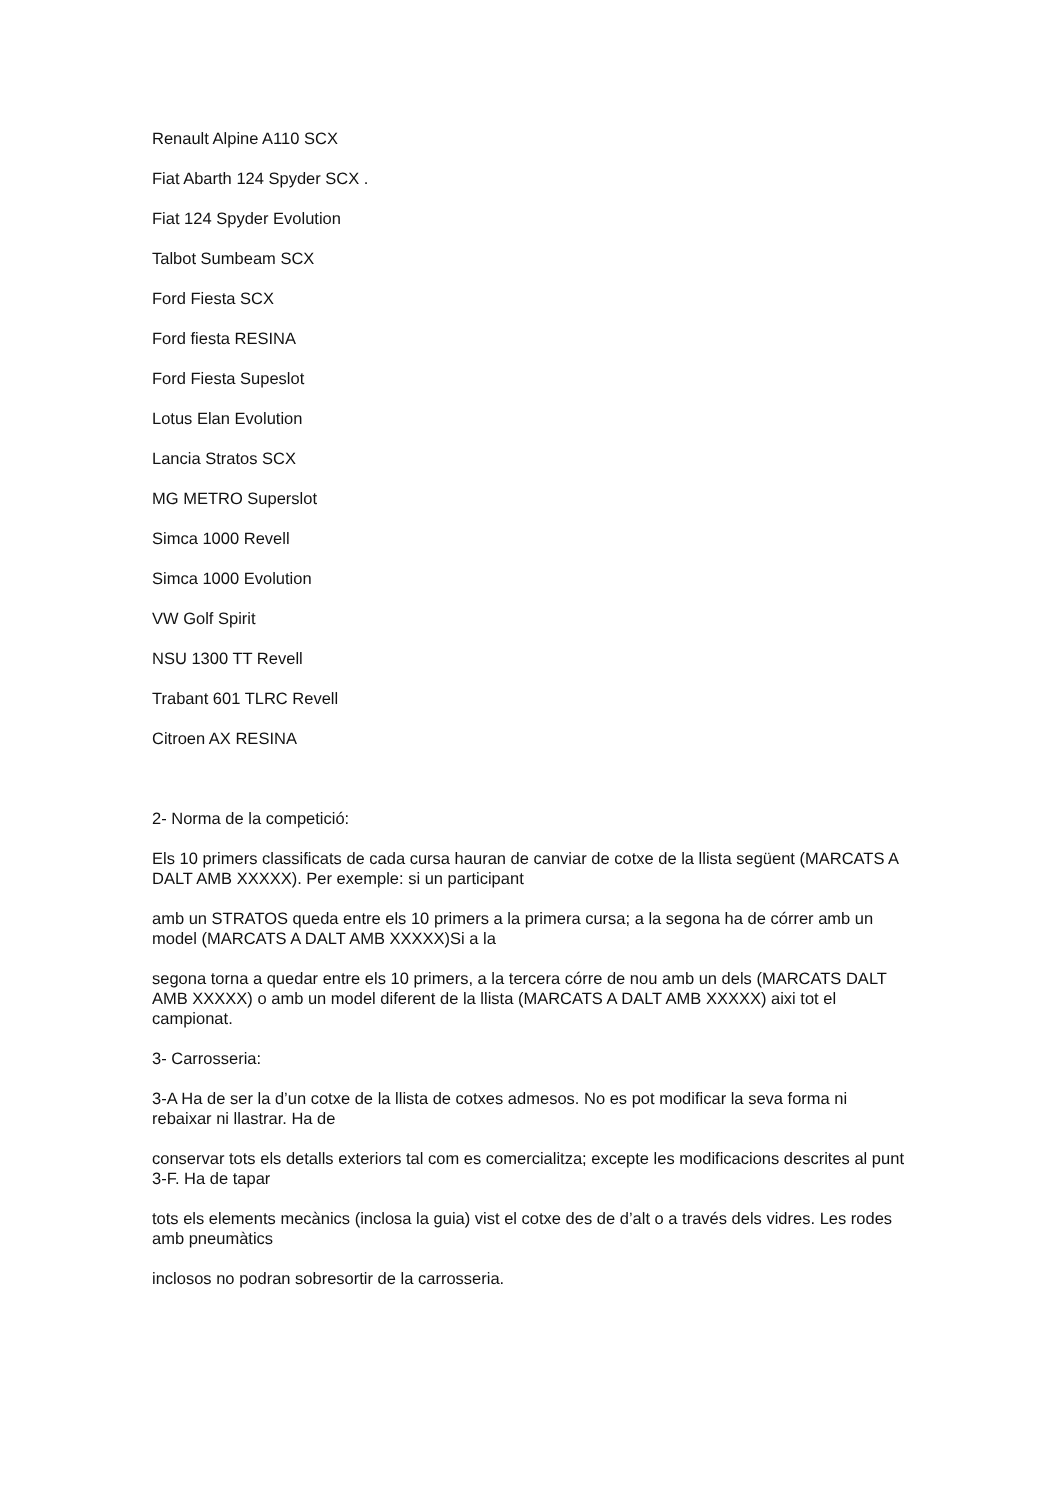Renault Alpine A110 SCX
Fiat Abarth 124 Spyder SCX .
Fiat 124 Spyder Evolution
Talbot Sumbeam SCX
Ford Fiesta SCX
Ford fiesta RESINA
Ford Fiesta Supeslot
Lotus Elan Evolution
Lancia Stratos SCX
MG METRO Superslot
Simca 1000 Revell
Simca 1000 Evolution
VW Golf Spirit
NSU 1300 TT Revell
Trabant 601 TLRC Revell
Citroen AX RESINA
2- Norma de la competició:
Els 10 primers classificats de cada cursa hauran de canviar de cotxe de la llista següent (MARCATS A DALT AMB XXXXX). Per exemple: si un participant
amb un STRATOS queda entre els 10 primers a la primera cursa; a la segona ha de córrer amb un model (MARCATS A DALT AMB XXXXX)Si a la
segona torna a quedar entre els 10 primers, a la tercera córre de nou amb un dels (MARCATS DALT AMB XXXXX) o amb un model diferent de la llista (MARCATS A DALT AMB XXXXX) aixi tot el campionat.
3- Carrosseria:
3-A Ha de ser la d’un cotxe de la llista de cotxes admesos. No es pot modificar la seva forma ni rebaixar ni llastrar. Ha de
conservar tots els detalls exteriors tal com es comercialitza; excepte les modificacions descrites al punt 3-F. Ha de tapar
tots els elements mecànics (inclosa la guia) vist el cotxe des de d’alt o a través dels vidres. Les rodes amb pneumàtics
inclosos no podran sobresortir de la carrosseria.